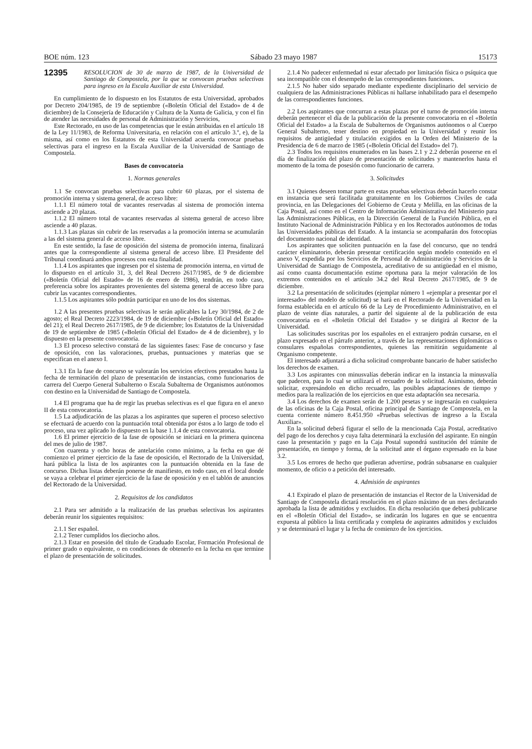BOE núm. 123 Sábado 23 mayo 1987 15173
12395
RESOLUCION de 30 de marzo de 1987, de la Universidad de Santiago de Compostela, por la que se convocan pruebas selectivas para ingreso en la Escala Auxiliar de esta Universidad.
En cumplimiento de lo dispuesto en los Estatutos de esta Universidad, aprobados por Decreto 204/1985, de 19 de septiembre («Boletín Oficial del Estado» de 4 de diciembre) de la Consejería de Educación y Cultura de la Xunta de Galicia, y con el fin de atender las necesidades de personal de Administración y Servicios,
Este Rectorado, en uso de las competencias que le están atribuidas en el artículo 18 de la Ley 11/1983, de Reforma Universitaria, en relación con el artículo 3.º, e), de la misma, así como en los Estatutos de esta Universidad acuerda convocar pruebas selectivas para el ingreso en la Escala Auxiliar de la Universidad de Santiago de Compostela.
Bases de convocatoria
1. Normas generales
1.1 Se convocan pruebas selectivas para cubrir 60 plazas, por el sistema de promoción interna y sistema general, de acceso libre:
1.1.1 El número total de vacantes reservadas al sistema de promoción interna asciende a 20 plazas.
1.1.2 El número total de vacantes reservadas al sistema general de acceso libre asciende a 40 plazas.
1.1.3 Las plazas sin cubrir de las reservadas a la promoción interna se acumularán a las del sistema general de acceso libre.
En este sentido, la fase de oposición del sistema de promoción interna, finalizará antes que la correspondiente al sistema general de acceso libre. El Presidente del Tribunal coordinará ambos procesos con esta finalidad.
1.1.4 Los aspirantes que ingresen por el sistema de promoción interna, en virtud de lo dispuesto en el artículo 31, 3, del Real Decreto 2617/1985, de 9 de diciembre («Boletín Oficial del Estado» de 16 de enero de 1986), tendrán, en todo caso, preferencia sobre los aspirantes provenientes del sistema general de acceso libre para cubrir las vacantes correspondientes.
1.1.5 Los aspirantes sólo podrán participar en uno de los dos sistemas.
1.2 A las presentes pruebas selectivas le serán aplicables la Ley 30/1984, de 2 de agosto; el Real Decreto 2223/1984, de 19 de diciembre («Boletín Oficial del Estado» del 21); el Real Decreto 2617/1985, de 9 de diciembre; los Estatutos de la Universidad de 19 de septiembre de 1985 («Boletín Oficial del Estado» de 4 de diciembre), y lo dispuesto en la presente convocatoria.
1.3 El proceso selectivo constará de las siguientes fases: Fase de concurso y fase de oposición, con las valoraciones, pruebas, puntuaciones y materias que se especifican en el anexo I.
1.3.1 En la fase de concurso se valorarán los servicios efectivos prestados hasta la fecha de terminación del plazo de presentación de instancias, como funcionarios de carrera del Cuerpo General Subalterno o Escala Subalterna de Organismos autónomos con destino en la Universidad de Santiago de Compostela.
1.4 El programa que ha de regir las pruebas selectivas es el que figura en el anexo II de esta convocatoria.
1.5 La adjudicación de las plazas a los aspirantes que superen el proceso selectivo se efectuará de acuerdo con la puntuación total obtenida por éstos a lo largo de todo el proceso, una vez aplicado lo dispuesto en la base 1.1.4 de esta convocatoria.
1.6 El primer ejercicio de la fase de oposición se iniciará en la primera quincena del mes de julio de 1987.
Con cuarenta y ocho horas de antelación como mínimo, a la fecha en que dé comienzo el primer ejercicio de la fase de oposición, el Rectorado de la Universidad, hará pública la lista de los aspirantes con la puntuación obtenida en la fase de concurso. Dichas listas deberán ponerse de manifiesto, en todo caso, en el local donde se vaya a celebrar el primer ejercicio de la fase de oposición y en el tablón de anuncios del Rectorado de la Universidad.
2. Requisitos de los candidatos
2.1 Para ser admitido a la realización de las pruebas selectivas los aspirantes deberán reunir los siguientes requisitos:
2.1.1 Ser español.
2.1.2 Tener cumplidos los dieciocho años.
2.1.3 Estar en posesión del título de Graduado Escolar, Formación Profesional de primer grado o equivalente, o en condiciones de obtenerlo en la fecha en que termine el plazo de presentación de solicitudes.
2.1.4 No padecer enfermedad ni estar afectado por limitación física o psíquica que sea incompatible con el desempeño de las correspondientes funciones.
2.1.5 No haber sido separado mediante expediente disciplinario del servicio de cualquiera de las Administraciones Públicas ni hallarse inhabilitado para el desempeño de las correspondientes funciones.
2.2 Los aspirantes que concurran a estas plazas por el turno de promoción interna deberán pertenecer el día de la publicación de la presente convocatoria en el «Boletín Oficial del Estado» a la Escala de Subalternos de Organismos autónomos o al Cuerpo General Subalterno, tener destino en propiedad en la Universidad y reunir los requisitos de antigüedad y titulación exigidos en la Orden del Ministerio de la Presidencia de 6 de marzo de 1985 («Boletín Oficial del Estado» del 7).
2.3 Todos los requisitos enumerados en las bases 2.1 y 2.2 deberán poseerse en el día de finalización del plazo de presentación de solicitudes y mantenerlos hasta el momento de la toma de posesión como funcionario de carrera.
3. Solicitudes
3.1 Quienes deseen tomar parte en estas pruebas selectivas deberán hacerlo constar en instancia que será facilitada gratuitamente en los Gobiernos Civiles de cada provincia, en las Delegaciones del Gobierno de Ceuta y Melilla, en las oficinas de la Caja Postal, así como en el Centro de Información Administrativa del Ministerio para las Administraciones Públicas, en la Dirección General de la Función Pública, en el Instituto Nacional de Administración Pública y en los Rectorados autónomos de todas las Universidades públicas del Estado. A la instancia se acompañarán dos fotocopias del documento nacional de identidad.
Los aspirantes que soliciten puntuación en la fase del concurso, que no tendrá carácter eliminatorio, deberán presentar certificación según modelo contenido en el anexo V, expedida por los Servicios de Personal de Administración y Servicios de la Universidad de Santiago de Compostela, acreditativo de su antigüedad en el mismo, así como cuanta documentación estime oportuna para la mejor valoración de los extremos contenidos en el artículo 34.2 del Real Decreto 2617/1985, de 9 de diciembre.
3.2 La presentación de solicitudes (ejemplar número 1 «ejemplar a presentar por el interesado» del modelo de solicitud) se hará en el Rectorado de la Universidad en la forma establecida en el artículo 66 de la Ley de Procedimiento Administrativo, en el plazo de veinte días naturales, a partir del siguiente al de la publicación de esta convocatoria en el «Boletín Oficial del Estado» y se dirigirá al Rector de la Universidad.
Las solicitudes suscritas por los españoles en el extranjero podrán cursarse, en el plazo expresado en el párrafo anterior, a través de las representaciones diplomáticas o consulares españolas correspondientes, quienes las remitirán seguidamente al Organismo competente.
El interesado adjuntará a dicha solicitud comprobante bancario de haber satisfecho los derechos de examen.
3.3 Los aspirantes con minusvalías deberán indicar en la instancia la minusvalía que padecen, para lo cual se utilizará el recuadro de la solicitud. Asimismo, deberán solicitar, expresándolo en dicho recuadro, las posibles adaptaciones de tiempo y medios para la realización de los ejercicios en que esta adaptación sea necesaria.
3.4 Los derechos de examen serán de 1.200 pesetas y se ingresarán en cualquiera de las oficinas de la Caja Postal, oficina principal de Santiago de Compostela, en la cuenta corriente número 8.451.950 «Pruebas selectivas de ingreso a la Escala Auxiliar».
En la solicitud deberá figurar el sello de la mencionada Caja Postal, acreditativo del pago de los derechos y cuya falta determinará la exclusión del aspirante. En ningún caso la presentación y pago en la Caja Postal supondrá sustitución del trámite de presentación, en tiempo y forma, de la solicitud ante el órgano expresado en la base 3.2.
3.5 Los errores de hecho que pudieran advertirse, podrán subsanarse en cualquier momento, de oficio o a petición del interesado.
4. Admisión de aspirantes
4.1 Expirado el plazo de presentación de instancias el Rector de la Universidad de Santiago de Compostela dictará resolución en el plazo máximo de un mes declarando aprobada la lista de admitidos y excluidos. En dicha resolución que deberá publicarse en el «Boletín Oficial del Estado», se indicarán los lugares en que se encuentra expuesta al público la lista certificada y completa de aspirantes admitidos y excluidos y se determinará el lugar y la fecha de comienzo de los ejercicios.